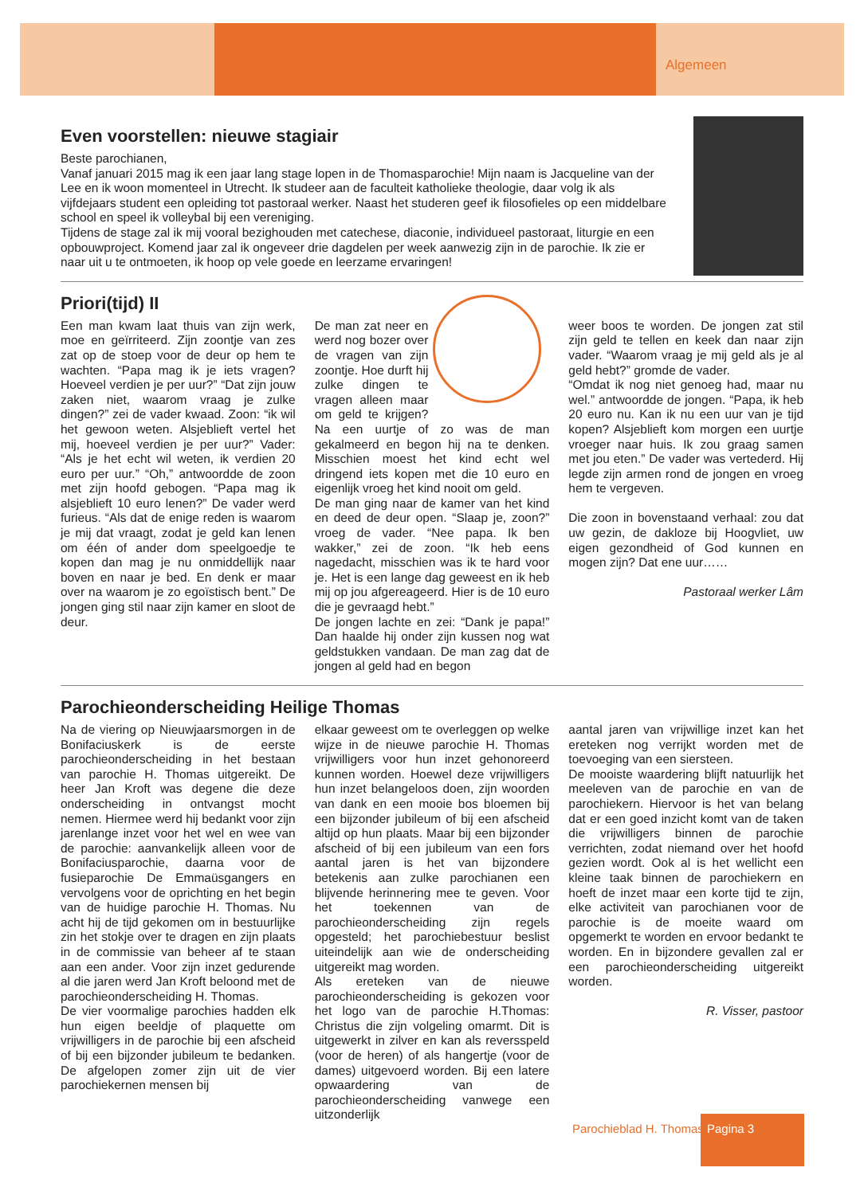Algemeen
Even voorstellen: nieuwe stagiair
Beste parochianen,
Vanaf januari 2015 mag ik een jaar lang stage lopen in de Thomasparochie! Mijn naam is Jacqueline van der Lee en ik woon momenteel in Utrecht. Ik studeer aan de faculteit katholieke theologie, daar volg ik als vijfdejaars student een opleiding tot pastoraal werker. Naast het studeren geef ik filosofieles op een middelbare school en speel ik volleybal bij een vereniging.
Tijdens de stage zal ik mij vooral bezighouden met catechese, diaconie, individueel pastoraat, liturgie en een opbouwproject. Komend jaar zal ik ongeveer drie dagdelen per week aanwezig zijn in de parochie. Ik zie er naar uit u te ontmoeten, ik hoop op vele goede en leerzame ervaringen!
Priori(tijd) II
Een man kwam laat thuis van zijn werk, moe en geïrriteerd. Zijn zoontje van zes zat op de stoep voor de deur op hem te wachten. “Papa mag ik je iets vragen? Hoeveel verdien je per uur?” “Dat zijn jouw zaken niet, waarom vraag je zulke dingen?” zei de vader kwaad. Zoon: “ik wil het gewoon weten. Alsjeblieft vertel het mij, hoeveel verdien je per uur?” Vader: “Als je het echt wil weten, ik verdien 20 euro per uur.” “Oh,” antwoordde de zoon met zijn hoofd gebogen. “Papa mag ik alsjeblieft 10 euro lenen?” De vader werd furieus. “Als dat de enige reden is waarom je mij dat vraagt, zodat je geld kan lenen om één of ander dom speelgoedje te kopen dan mag je nu onmiddellijk naar boven en naar je bed. En denk er maar over na waarom je zo egoïstisch bent.” De jongen ging stil naar zijn kamer en sloot de deur.
De man zat neer en werd nog bozer over de vragen van zijn zoontje. Hoe durft hij zulke dingen te vragen alleen maar om geld te krijgen? Na een uurtje of zo was de man gekalmeerd en begon hij na te denken. Misschien moest het kind echt wel dringend iets kopen met die 10 euro en eigenlijk vroeg het kind nooit om geld.
De man ging naar de kamer van het kind en deed de deur open. “Slaap je, zoon?” vroeg de vader. “Nee papa. Ik ben wakker,” zei de zoon. “Ik heb eens nagedacht, misschien was ik te hard voor je. Het is een lange dag geweest en ik heb mij op jou afgereageerd. Hier is de 10 euro die je gevraagd hebt.”
De jongen lachte en zei: “Dank je papa!” Dan haalde hij onder zijn kussen nog wat geldstukken vandaan. De man zag dat de jongen al geld had en begon
weer boos te worden. De jongen zat stil zijn geld te tellen en keek dan naar zijn vader. “Waarom vraag je mij geld als je al geld hebt?” gromde de vader.
“Omdat ik nog niet genoeg had, maar nu wel.” antwoordde de jongen. “Papa, ik heb 20 euro nu. Kan ik nu een uur van je tijd kopen? Alsjeblieft kom morgen een uurtje vroeger naar huis. Ik zou graag samen met jou eten.” De vader was vertederd. Hij legde zijn armen rond de jongen en vroeg hem te vergeven.
Die zoon in bovenstaand verhaal: zou dat uw gezin, de dakloze bij Hoogvliet, uw eigen gezondheid of God kunnen en mogen zijn? Dat ene uur……
Pastoraal werker Lâm
Parochieonderscheiding Heilige Thomas
Na de viering op Nieuwjaarsmorgen in de Bonifaciuskerk is de eerste parochieonderscheiding in het bestaan van parochie H. Thomas uitgereikt. De heer Jan Kroft was degene die deze onderscheiding in ontvangst mocht nemen. Hiermee werd hij bedankt voor zijn jarenlange inzet voor het wel en wee van de parochie: aanvankelijk alleen voor de Bonifaciusparochie, daarna voor de fusieparochie De Emmaüsgangers en vervolgens voor de oprichting en het begin van de huidige parochie H. Thomas. Nu acht hij de tijd gekomen om in bestuurlijke zin het stokje over te dragen en zijn plaats in de commissie van beheer af te staan aan een ander. Voor zijn inzet gedurende al die jaren werd Jan Kroft beloond met de parochieonderscheiding H. Thomas.
De vier voormalige parochies hadden elk hun eigen beeldje of plaquette om vrijwilligers in de parochie bij een afscheid of bij een bijzonder jubileum te bedanken. De afgelopen zomer zijn uit de vier parochiekernen mensen bij
elkaar geweest om te overleggen op welke wijze in de nieuwe parochie H. Thomas vrijwilligers voor hun inzet gehonoreerd kunnen worden. Hoewel deze vrijwilligers hun inzet belangeloos doen, zijn woorden van dank en een mooie bos bloemen bij een bijzonder jubileum of bij een afscheid altijd op hun plaats. Maar bij een bijzonder afscheid of bij een jubileum van een fors aantal jaren is het van bijzondere betekenis aan zulke parochianen een blijvende herinnering mee te geven. Voor het toekennen van de parochieonderscheiding zijn regels opgesteld; het parochiebestuur beslist uiteindelijk aan wie de onderscheiding uitgereikt mag worden.
Als ereteken van de nieuwe parochieonderscheiding is gekozen voor het logo van de parochie H.Thomas: Christus die zijn volgeling omarmt. Dit is uitgewerkt in zilver en kan als reversspeld (voor de heren) of als hangertje (voor de dames) uitgevoerd worden. Bij een latere opwaardering van de parochieonderscheiding vanwege een uitzonderlijk
aantal jaren van vrijwillige inzet kan het ereteken nog verrijkt worden met de toevoeging van een siersteen.
De mooiste waardering blijft natuurlijk het meeleven van de parochie en van de parochiekern. Hiervoor is het van belang dat er een goed inzicht komt van de taken die vrijwilligers binnen de parochie verrichten, zodat niemand over het hoofd gezien wordt. Ook al is het wellicht een kleine taak binnen de parochiekern en hoeft de inzet maar een korte tijd te zijn, elke activiteit van parochianen voor de parochie is de moeite waard om opgemerkt te worden en ervoor bedankt te worden. En in bijzondere gevallen zal er een parochieonderscheiding uitgereikt worden.
R. Visser, pastoor
Parochieblad H. Thomas
Pagina 3